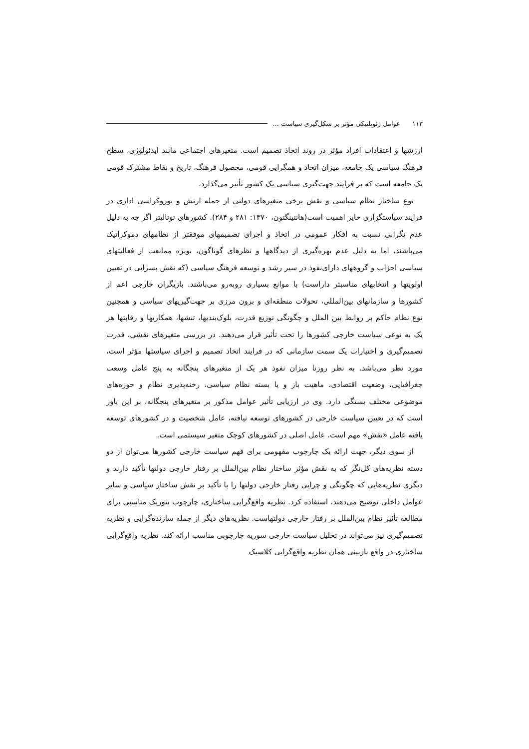۱۱۳ عوامل ژئوپلتیکی مؤثر بر شکل‌گیری سیاست ...
ارزشها و اعتقادات افراد مؤثر در روند اتخاذ تصمیم است. متغیرهای اجتماعی مانند ایدئولوژی، سطح فرهنگ سیاسی یک جامعه، میزان اتحاد و همگرایی قومی، محصول فرهنگ، تاریخ و نقاط مشترک قومی یک جامعه است که بر فرایند جهت‌گیری سیاسی یک کشور تأثیر می‌گذارد.
نوع ساختار نظام سیاسی و نقش برخی متغیرهای دولتی از جمله ارتش و بوروکراسی اداری در فرایند سیاستگزاری حایز اهمیت است(هانتینگتون، ۱۳۷۰: ۲۸۱ و ۲۸۴). کشورهای توتالیتر اگر چه به دلیل عدم نگرانی نسبت به افکار عمومی در اتخاذ و اجرای تصمیمهای موفقتر از نظامهای دموکراتیک می‌باشند، اما به دلیل عدم بهره‌گیری از دیدگاهها و نظرهای گوناگون، بویژه ممانعت از فعالیتهای سیاسی احزاب و گروههای دارای‌نفوذ در سیر رشد و توسعه فرهنگ سیاسی (که نقش بسزایی در تعیین اولویتها و انتخابهای مناسبتر داراست) با موانع بسیاری روبه‌رو می‌باشند. بازیگران خارجی اعم از کشورها و سازمانهای بین‌المللی، تحولات منطقه‌ای و برون مرزی بر جهت‌گیریهای سیاسی و همچنین نوع نظام حاکم بر روابط بین الملل و چگونگی توزیع قدرت، بلوک‌بندیها، تنشها، همکاریها و رقابتها هر یک به نوعی سیاست خارجی کشورها را تحت تأثیر قرار می‌دهند. در بررسی متغیرهای نقشی، قدرت تصمیم‌گیری و اختیارات یک سمت سازمانی که در فرایند اتخاذ تصمیم و اجرای سیاستها مؤثر است، مورد نظر می‌باشد. به نظر روزنا میزان نفوذ هر یک از متغیرهای پنجگانه به پنج عامل وسعت جغرافیایی، وضعیت اقتصادی، ماهیت باز و یا بسته نظام سیاسی، رخنه‌پذیری نظام و حوزه‌های موضوعی مختلف بستگی دارد. وی در ارزیابی تأثیر عوامل مذکور بر متغیرهای پنجگانه، بر این باور است که در تعیین سیاست خارجی در کشورهای توسعه نیافته، عامل شخصیت و در کشورهای توسعه یافته عامل «نقش» مهم است. عامل اصلی در کشورهای کوچک متغیر سیستمی است.
از سوی دیگر، جهت ارائه یک چارچوب مفهومی برای فهم سیاست خارجی کشورها می‌توان از دو دسته نظریه‌های کل‌نگر که به نقش مؤثر ساختار نظام بین‌الملل بر رفتار خارجی دولتها تأکید دارند و دیگری نظریه‌هایی که چگونگی و چرایی رفتار خارجی دولتها را با تأکید بر نقش ساختار سیاسی و سایر عوامل داخلی توضیح می‌دهند، استفاده کرد. نظریه واقع‌گرایی ساختاری، چارچوب تئوریک مناسبی برای مطالعه تأثیر نظام بین‌الملل بر رفتار خارجی دولتهاست. نظریه‌های دیگر از جمله سازنده‌گرایی و نظریه تصمیم‌گیری نیز می‌تواند در تحلیل سیاست خارجی سوریه چارچوبی مناسب ارائه کند. نظریه واقع‌گرایی ساختاری در واقع بازبینی همان نظریه واقع‌گرایی کلاسیک